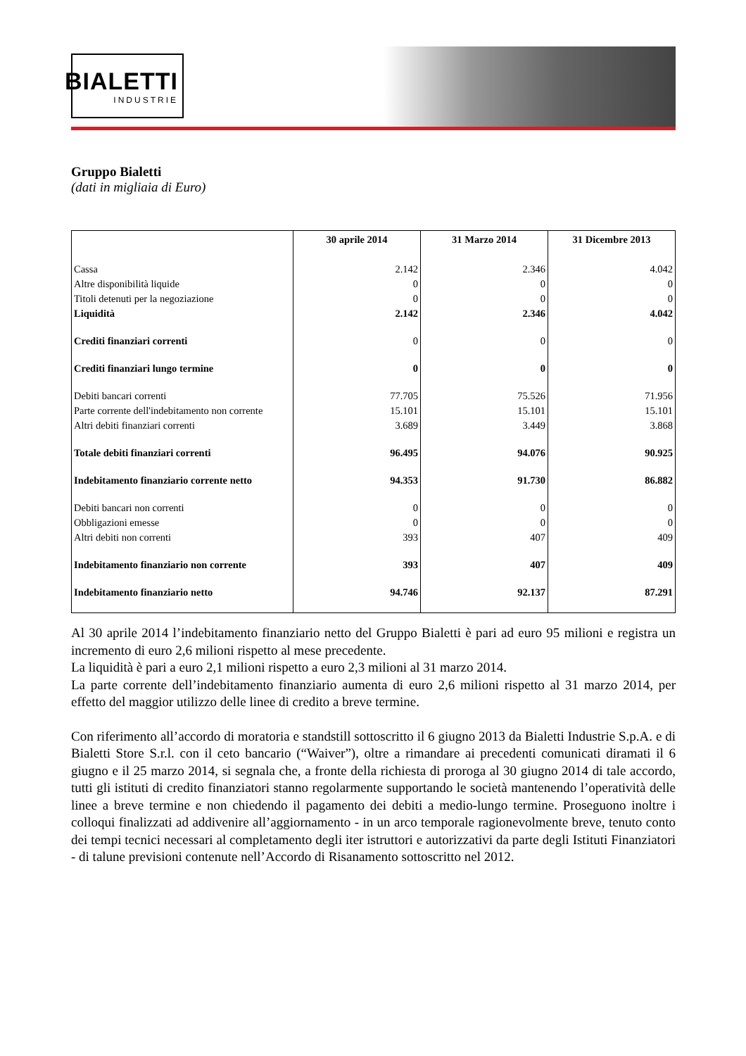BIALETTI
INDUSTRIE
Gruppo Bialetti
(dati in migliaia di Euro)
| | 30 aprile 2014 | 31 Marzo 2014 | 31 Dicembre 2013 |
| --- | --- | --- | --- |
| Cassa | 2.142 | 2.346 | 4.042 |
| Altre disponibilità liquide | 0 | 0 | 0 |
| Titoli detenuti per la negoziazione | 0 | 0 | 0 |
| Liquidità | 2.142 | 2.346 | 4.042 |
| Crediti finanziari correnti | 0 | 0 | 0 |
| Crediti finanziari lungo termine | 0 | 0 | 0 |
| Debiti bancari correnti | 77.705 | 75.526 | 71.956 |
| Parte corrente dell'indebitamento non corrente | 15.101 | 15.101 | 15.101 |
| Altri debiti finanziari correnti | 3.689 | 3.449 | 3.868 |
| Totale debiti finanziari correnti | 96.495 | 94.076 | 90.925 |
| Indebitamento finanziario corrente netto | 94.353 | 91.730 | 86.882 |
| Debiti bancari non correnti | 0 | 0 | 0 |
| Obbligazioni emesse | 0 | 0 | 0 |
| Altri debiti non correnti | 393 | 407 | 409 |
| Indebitamento finanziario non corrente | 393 | 407 | 409 |
| Indebitamento finanziario netto | 94.746 | 92.137 | 87.291 |
Al 30 aprile 2014 l’indebitamento finanziario netto del Gruppo Bialetti è pari ad euro 95 milioni e registra un incremento di euro 2,6 milioni rispetto al mese precedente.
La liquidità è pari a euro 2,1 milioni rispetto a euro 2,3 milioni al 31 marzo 2014.
La parte corrente dell’indebitamento finanziario aumenta di euro 2,6 milioni rispetto al 31 marzo 2014, per effetto del maggior utilizzo delle linee di credito a breve termine.
Con riferimento all’accordo di moratoria e standstill sottoscritto il 6 giugno 2013 da Bialetti Industrie S.p.A. e di Bialetti Store S.r.l. con il ceto bancario (“Waiver”), oltre a rimandare ai precedenti comunicati diramati il 6 giugno e il 25 marzo 2014, si segnala che, a fronte della richiesta di proroga al 30 giugno 2014 di tale accordo, tutti gli istituti di credito finanziatori stanno regolarmente supportando le società mantenendo l’operatività delle linee a breve termine e non chiedendo il pagamento dei debiti a medio-lungo termine. Proseguono inoltre i colloqui finalizzati ad addivenire all’aggiornamento - in un arco temporale ragionevolmente breve, tenuto conto dei tempi tecnici necessari al completamento degli iter istruttori e autorizzativi da parte degli Istituti Finanziatori - di talune previsioni contenute nell’Accordo di Risanamento sottoscritto nel 2012.